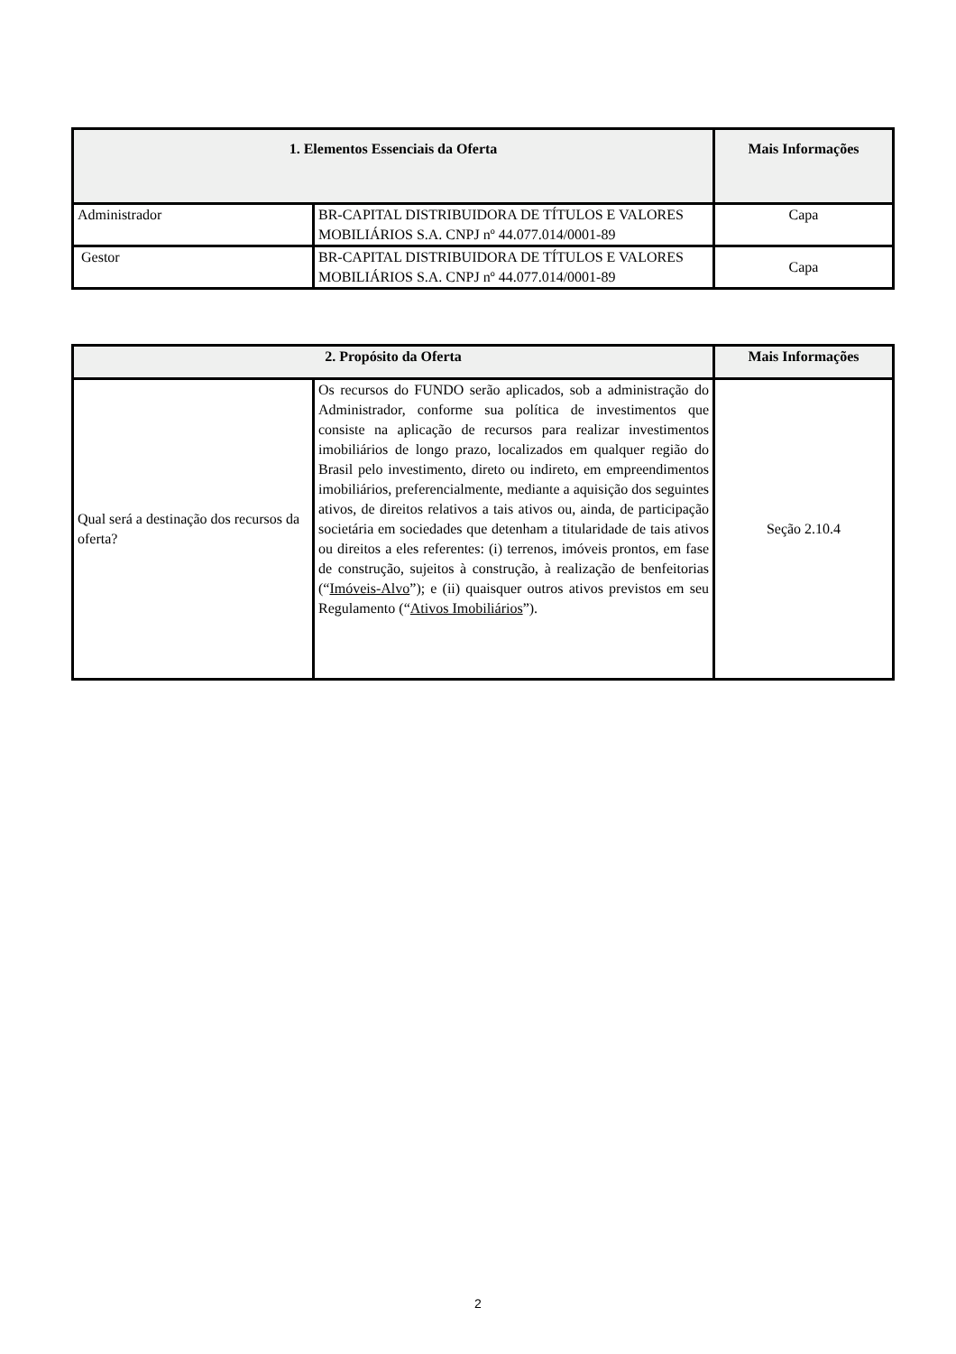| 1. Elementos Essenciais da Oferta | | Mais Informações |
| --- | --- | --- |
| Administrador | BR-CAPITAL DISTRIBUIDORA DE TÍTULOS E VALORES MOBILIÁRIOS S.A. CNPJ nº 44.077.014/0001-89 | Capa |
| Gestor | BR-CAPITAL DISTRIBUIDORA DE TÍTULOS E VALORES MOBILIÁRIOS S.A. CNPJ nº 44.077.014/0001-89 | Capa |
| 2. Propósito da Oferta | | Mais Informações |
| --- | --- | --- |
| Qual será a destinação dos recursos da oferta? | Os recursos do FUNDO serão aplicados, sob a administração do Administrador, conforme sua política de investimentos que consiste na aplicação de recursos para realizar investimentos imobiliários de longo prazo, localizados em qualquer região do Brasil pelo investimento, direto ou indireto, em empreendimentos imobiliários, preferencialmente, mediante a aquisição dos seguintes ativos, de direitos relativos a tais ativos ou, ainda, de participação societária em sociedades que detenham a titularidade de tais ativos ou direitos a eles referentes: (i) terrenos, imóveis prontos, em fase de construção, sujeitos à construção, à realização de benfeitorias (“ Imóveis-Alvo ”); e (ii) quaisquer outros ativos previstos em seu Regulamento (“ Ativos Imobiliários ”). | Seção 2.10.4 |
2